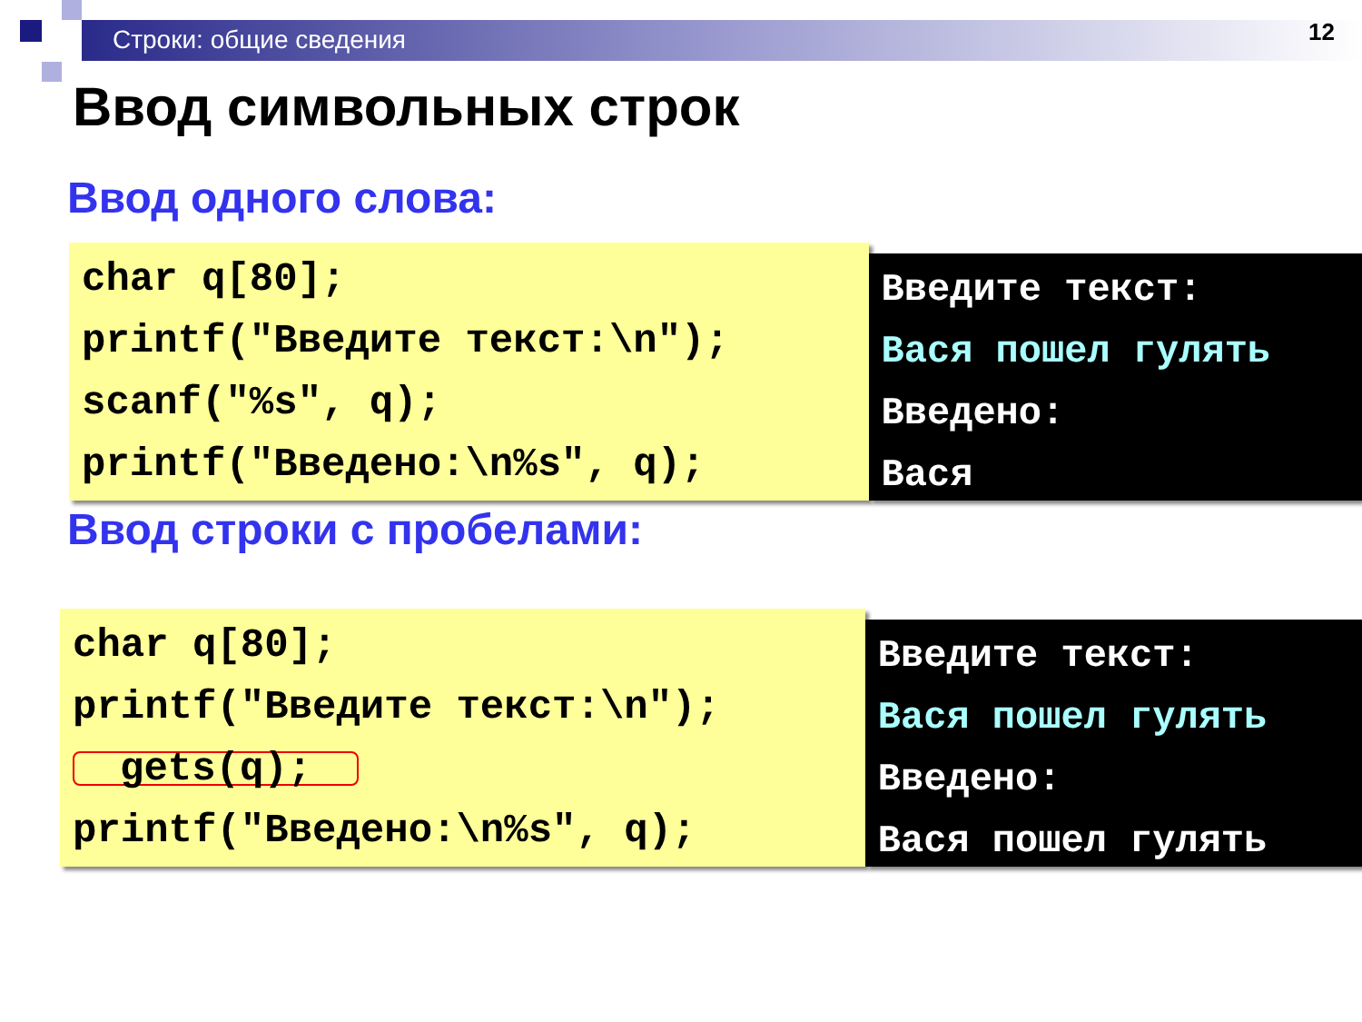Строки: общие сведения 12
Ввод символьных строк
Ввод одного слова:
char q[80];
printf("Введите текст:\n");
scanf("%s", q);
printf("Введено:\n%s", q);
Введите текст:
Вася пошел гулять
Введено:
Вася
Ввод строки с пробелами:
char q[80];
printf("Введите текст:\n");
gets(q);
printf("Введено:\n%s", q);
Введите текст:
Вася пошел гулять
Введено:
Вася пошел гулять